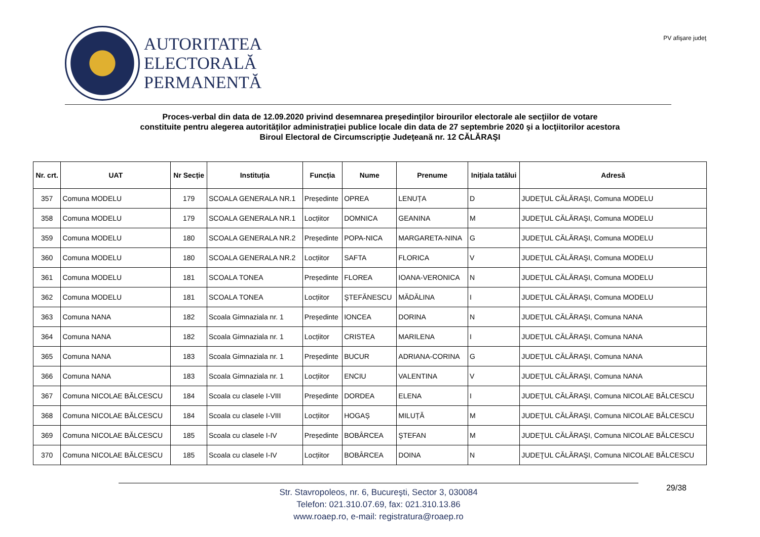AUTORITATEA
ELECTORALĂ
PERMANENTĂ
PV afişare judeţ
Proces-verbal din data de 12.09.2020 privind desemnarea preşedinţilor birourilor electorale ale secţiilor de votare
constituite pentru alegerea autorităților administrației publice locale din data de 27 septembrie 2020 şi a locţiitorilor acestora
Biroul Electoral de Circumscripție Judeţeană nr. 12 CĂLĂRAŞI
| Nr. crt. | UAT | Nr Secție | Instituția | Funcția | Nume | Prenume | Inițiala tatălui | Adresă |
| --- | --- | --- | --- | --- | --- | --- | --- | --- |
| 357 | Comuna MODELU | 179 | SCOALA GENERALA NR.1 | Președinte | OPREA | LENUȚA | D | JUDEŢUL CĂLĂRAŞI, Comuna MODELU |
| 358 | Comuna MODELU | 179 | SCOALA GENERALA NR.1 | Locțiitor | DOMNICA | GEANINA | M | JUDEŢUL CĂLĂRAŞI, Comuna MODELU |
| 359 | Comuna MODELU | 180 | SCOALA GENERALA NR.2 | Președinte | POPA-NICA | MARGARETA-NINA | G | JUDEŢUL CĂLĂRAŞI, Comuna MODELU |
| 360 | Comuna MODELU | 180 | SCOALA GENERALA NR.2 | Locțiitor | SAFTA | FLORICA | V | JUDEŢUL CĂLĂRAŞI, Comuna MODELU |
| 361 | Comuna MODELU | 181 | SCOALA TONEA | Președinte | FLOREA | IOANA-VERONICA | N | JUDEŢUL CĂLĂRAŞI, Comuna MODELU |
| 362 | Comuna MODELU | 181 | SCOALA TONEA | Locțiitor | ŞTEFĂNESCU | MĂDĂLINA | I | JUDEŢUL CĂLĂRAŞI, Comuna MODELU |
| 363 | Comuna NANA | 182 | Scoala Gimnaziala nr. 1 | Președinte | IONCEA | DORINA | N | JUDEŢUL CĂLĂRAŞI, Comuna NANA |
| 364 | Comuna NANA | 182 | Scoala Gimnaziala nr. 1 | Locțiitor | CRISTEA | MARILENA | I | JUDEŢUL CĂLĂRAŞI, Comuna NANA |
| 365 | Comuna NANA | 183 | Scoala Gimnaziala nr. 1 | Președinte | BUCUR | ADRIANA-CORINA | G | JUDEŢUL CĂLĂRAŞI, Comuna NANA |
| 366 | Comuna NANA | 183 | Scoala Gimnaziala nr. 1 | Locțiitor | ENCIU | VALENTINA | V | JUDEŢUL CĂLĂRAŞI, Comuna NANA |
| 367 | Comuna NICOLAE BĂLCESCU | 184 | Scoala cu clasele I-VIII | Președinte | DORDEA | ELENA | I | JUDEŢUL CĂLĂRAŞI, Comuna NICOLAE BĂLCESCU |
| 368 | Comuna NICOLAE BĂLCESCU | 184 | Scoala cu clasele I-VIII | Locțiitor | HOGAȘ | MILUȚĂ | M | JUDEŢUL CĂLĂRAŞI, Comuna NICOLAE BĂLCESCU |
| 369 | Comuna NICOLAE BĂLCESCU | 185 | Scoala cu clasele I-IV | Președinte | BOBÂRCEA | ŞTEFAN | M | JUDEŢUL CĂLĂRAŞI, Comuna NICOLAE BĂLCESCU |
| 370 | Comuna NICOLAE BĂLCESCU | 185 | Scoala cu clasele I-IV | Locțiitor | BOBÂRCEA | DOINA | N | JUDEŢUL CĂLĂRAŞI, Comuna NICOLAE BĂLCESCU |
Str. Stavropoleos, nr. 6, Bucureşti, Sector 3, 030084
Telefon: 021.310.07.69, fax: 021.310.13.86
www.roaep.ro, e-mail: registratura@roaep.ro
29/38